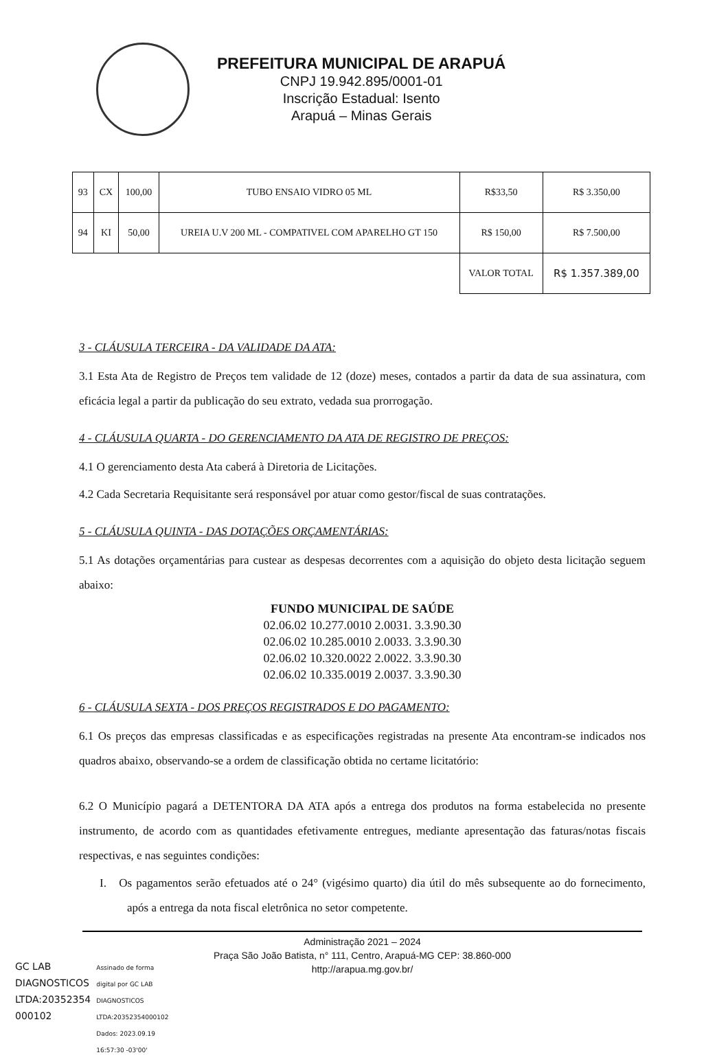PREFEITURA MUNICIPAL DE ARAPUÁ
CNPJ 19.942.895/0001-01
Inscrição Estadual: Isento
Arapuá – Minas Gerais
| 93 | CX | 100,00 | TUBO ENSAIO VIDRO 05 ML | R$33,50 | R$ 3.350,00 |
| 94 | KI | 50,00 | UREIA U.V 200 ML - COMPATIVEL COM APARELHO GT 150 | R$ 150,00 | R$ 7.500,00 |
| | | | | VALOR TOTAL | R$ 1.357.389,00 |
3 - CLÁUSULA TERCEIRA - DA VALIDADE DA ATA:
3.1 Esta Ata de Registro de Preços tem validade de 12 (doze) meses, contados a partir da data de sua assinatura, com eficácia legal a partir da publicação do seu extrato, vedada sua prorrogação.
4 - CLÁUSULA QUARTA - DO GERENCIAMENTO DA ATA DE REGISTRO DE PREÇOS:
4.1 O gerenciamento desta Ata caberá à Diretoria de Licitações.
4.2 Cada Secretaria Requisitante será responsável por atuar como gestor/fiscal de suas contratações.
5 - CLÁUSULA QUINTA - DAS DOTAÇÕES ORÇAMENTÁRIAS:
5.1 As dotações orçamentárias para custear as despesas decorrentes com a aquisição do objeto desta licitação seguem abaixo:
FUNDO MUNICIPAL DE SAÚDE
02.06.02 10.277.0010 2.0031. 3.3.90.30
02.06.02 10.285.0010 2.0033. 3.3.90.30
02.06.02 10.320.0022 2.0022. 3.3.90.30
02.06.02 10.335.0019 2.0037. 3.3.90.30
6 - CLÁUSULA SEXTA - DOS PREÇOS REGISTRADOS E DO PAGAMENTO:
6.1 Os preços das empresas classificadas e as especificações registradas na presente Ata encontram-se indicados nos quadros abaixo, observando-se a ordem de classificação obtida no certame licitatório:
6.2 O Município pagará a DETENTORA DA ATA após a entrega dos produtos na forma estabelecida no presente instrumento, de acordo com as quantidades efetivamente entregues, mediante apresentação das faturas/notas fiscais respectivas, e nas seguintes condições:
I. Os pagamentos serão efetuados até o 24° (vigésimo quarto) dia útil do mês subsequente ao do fornecimento, após a entrega da nota fiscal eletrônica no setor competente.
Administração 2021 – 2024
Praça São João Batista, n° 111, Centro, Arapuá-MG CEP: 38.860-000
http://arapua.mg.gov.br/
GC LAB
DIAGNOSTICOS
LTDA:20352354
000102
Assinado de forma
digital por GC LAB
DIAGNOSTICOS
LTDA:20352354000102
Dados: 2023.09.19
16:57:30 -03'00'